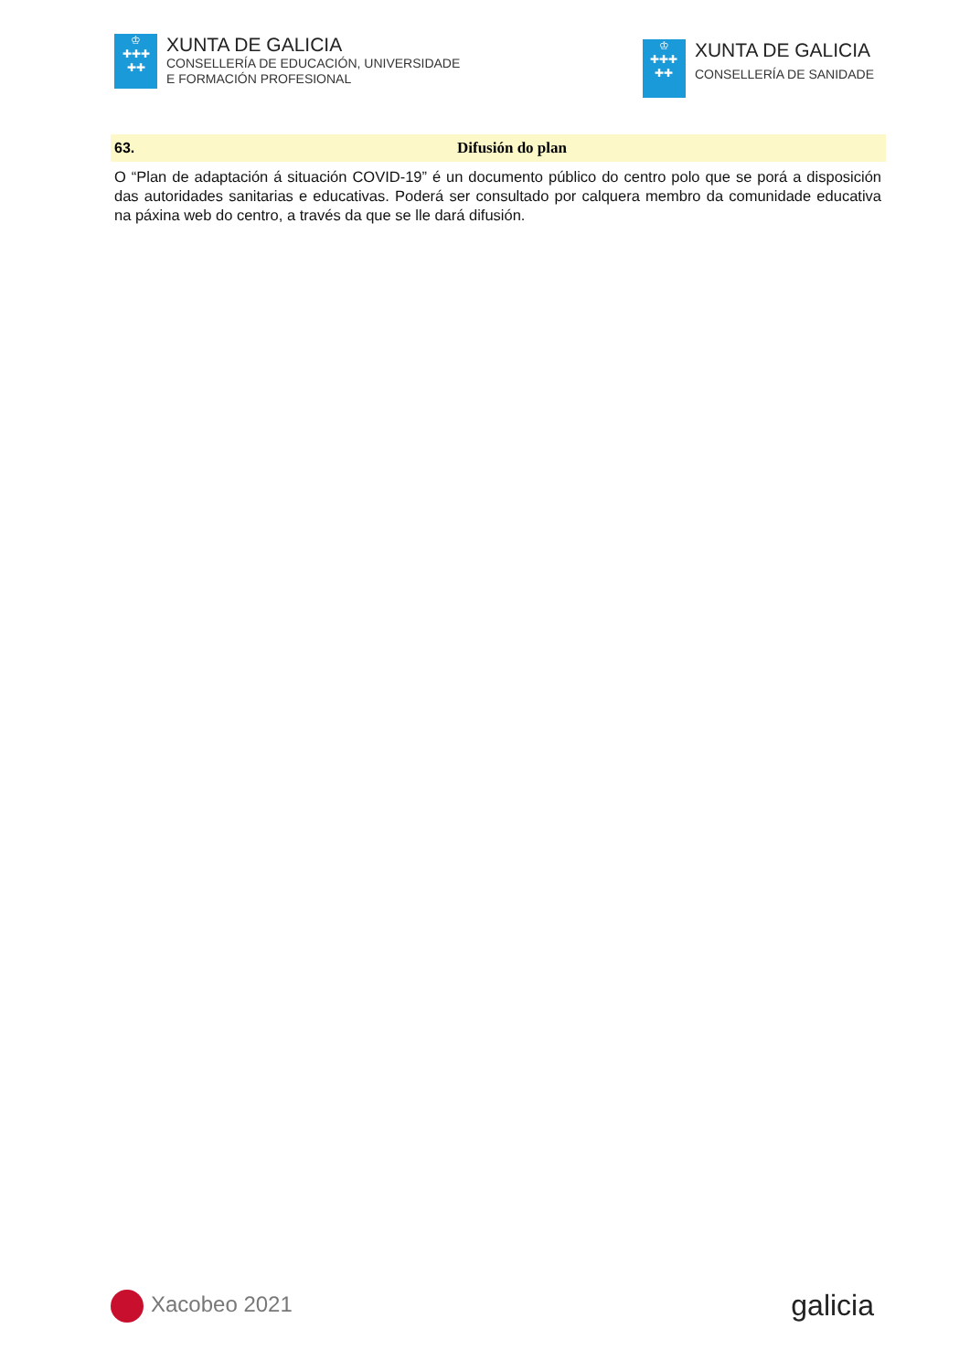♔
✚✚✚
✚✚
XUNTA DE GALICIA
CONSELLERÍA DE EDUCACIÓN, UNIVERSIDADE
E FORMACIÓN PROFESIONAL
♔
✚✚✚
✚✚
XUNTA DE GALICIA
CONSELLERÍA DE SANIDADE
63. Difusión do plan
O “Plan de adaptación á situación COVID-19” é un documento público do centro polo que se porá a disposición das autoridades sanitarias e educativas. Poderá ser consultado por calquera membro da comunidade educativa na páxina web do centro, a través da que se lle dará difusión.
Xacobeo 2021
galicia